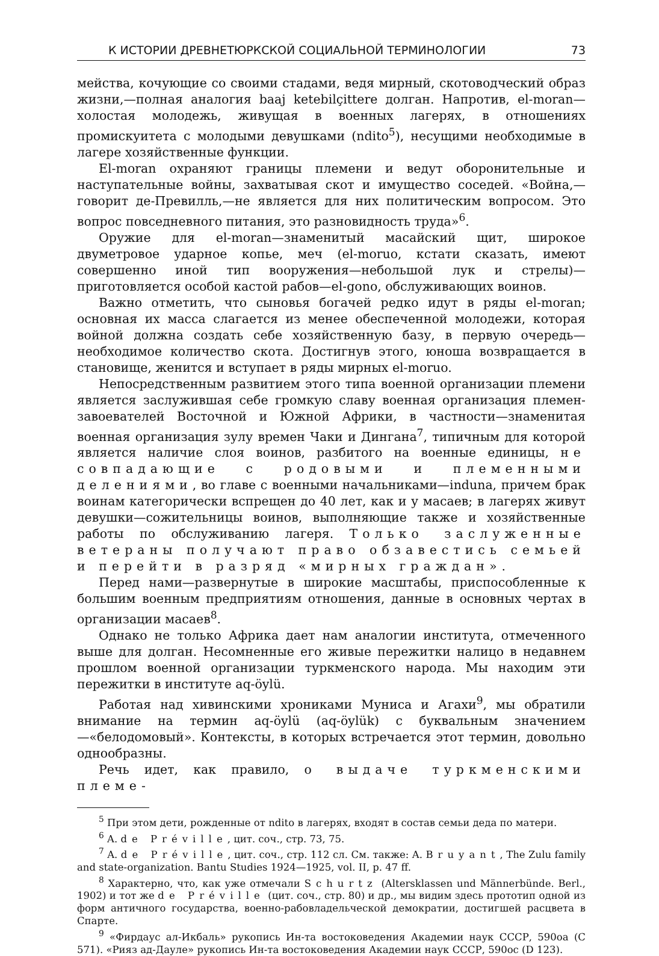К ИСТОРИИ ДРЕВНЕТЮРКСКОЙ СОЦИАЛЬНОЙ ТЕРМИНОЛОГИИ 73
мейства, кочующие со своими стадами, ведя мирный, скотоводческий образ жизни,—полная аналогия baaj ketebilçittere долган. Напротив, el-moran—холостая молодежь, живущая в военных лагерях, в отношениях промискуитета с молодыми девушками (ndito<sup>5</sup>), несущими необходимые в лагере хозяйственные функции.
El-moran охраняют границы племени и ведут оборонительные и наступательные войны, захватывая скот и имущество соседей. «Война,—говорит де-Превилль,—не является для них политическим вопросом. Это вопрос повседневного питания, это разновидность труда»<sup>6</sup>.
Оружие для el-moran—знаменитый масайский щит, широкое двуметровое ударное копье, меч (el-moruo, кстати сказать, имеют совершенно иной тип вооружения—небольшой лук и стрелы)—приготовляется особой кастой рабов—el-gono, обслуживающих воинов.
Важно отметить, что сыновья богачей редко идут в ряды el-moran; основная их масса слагается из менее обеспеченной молодежи, которая войной должна создать себе хозяйственную базу, в первую очередь—необходимое количество скота. Достигнув этого, юноша возвращается в становище, женится и вступает в ряды мирных el-moruo.
Непосредственным развитием этого типа военной организации племени является заслужившая себе громкую славу военная организация племен-завоевателей Восточной и Южной Африки, в частности—знаменитая военная организация зулу времен Чаки и Дингана<sup>7</sup>, типичным для которой является наличие слоя воинов, разбитого на военные единицы, не совпадающие с родовыми и племенными делениями, во главе с военными начальниками—induna, причем брак воинам категорически вспрещен до 40 лет, как и у масаев; в лагерях живут девушки—сожительницы воинов, выполняющие также и хозяйственные работы по обслуживанию лагеря. Только заслуженные ветераны получают право обзавестись семьей и перейти в разряд «мирных граждан».
Перед нами—развернутые в широкие масштабы, приспособленные к большим военным предприятиям отношения, данные в основных чертах в организации масаев<sup>8</sup>.
Однако не только Африка дает нам аналогии института, отмеченного выше для долган. Несомненные его живые пережитки налицо в недавнем прошлом военной организации туркменского народа. Мы находим эти пережитки в институте aq-öylü.
Работая над хивинскими хрониками Муниса и Агахи<sup>9</sup>, мы обратили внимание на термин aq-öylü (aq-öylük) с буквальным значением—«белодомовый». Контексты, в которых встречается этот термин, довольно однообразны.
Речь идет, как правило, о выдаче туркменскими племе-
<sup>5</sup> При этом дети, рожденные от ndito в лагерях, входят в состав семьи деда по матери.
<sup>6</sup> A. de Préville, цит. соч., стр. 73, 75.
<sup>7</sup> A. de Préville, цит. соч., стр. 112 сл. См. также: A. Bruyant, The Zulu family and state-organization. Bantu Studies 1924—1925, vol. II, p. 47 ff.
<sup>8</sup> Характерно, что, как уже отмечали Schurtz (Altersklassen und Männerbünde. Berl., 1902) и тот же de Préville (цит. соч., стр. 80) и др., мы видим здесь прототип одной из форм античного государства, военно-рабовладельческой демократии, достигшей расцвета в Спарте.
<sup>9</sup> «Фирдаус ал-Икбаль» рукопись Ин-та востоковедения Академии наук СССР, 590oa (C 571). «Рияз ад-Дауле» рукопись Ин-та востоковедения Академии наук СССР, 590oc (D 123).